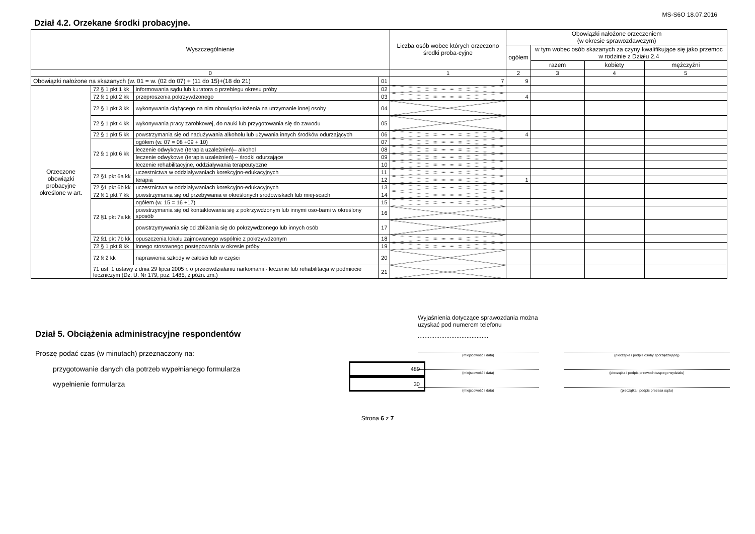MS-S6O 18.07.2016
Dział 4.2. Orzekane środki probacyjne.
| Wyszczególnienie | | | | Liczba osób wobec których orzeczono środki proba-cyjne | Obowiązki nałożone orzeczeniem (w okresie sprawozdawczym) | | | |
| --- | --- | --- | --- | --- | --- | --- | --- | --- |
| | | | | | ogółem | w tym wobec osób skazanych za czyny kwalifikujące się jako przemoc w rodzinie z Działu 2.4 | | |
| | | | | | | razem | kobiety | mężczyźni |
| 0 | | | | 1 | 2 | 3 | 4 | 5 |
| Obowiązki nałożone na skazanych (w. 01 = w. (02 do 07) + (11 do 15)+(18 do 21) | | | 01 | 7 | 9 | | | |
| Orzeczone obowiązki probacyjne określone w art. | 72 § 1 pkt 1 kk | informowania sądu lub kuratora o przebiegu okresu próby | 02 | | | | | |
| | 72 § 1 pkt 2 kk | przeproszenia pokrzywdzonego | 03 | | 4 | | | |
| | 72 § 1 pkt 3 kk | wykonywania ciążącego na nim obowiązku łożenia na utrzymanie innej osoby | 04 | | | | | |
| | 72 § 1 pkt 4 kk | wykonywania pracy zarobkowej, do nauki lub przygotowania się do zawodu | 05 | | | | | |
| | 72 § 1 pkt 5 kk | powstrzymania się od nadużywania alkoholu lub używania innych środków odurzających | 06 | | 4 | | | |
| | 72 § 1 pkt 6 kk | ogółem (w. 07 = 08 +09 + 10) | 07 | | | | | |
| | | leczenie odwykowe (terapia uzależnień)– alkohol | 08 | | | | | |
| | | leczenie odwykowe (terapia uzależnień) – środki odurzające | 09 | | | | | |
| | | leczenie rehabilitacyjne, oddziaływania terapeutyczne | 10 | | | | | |
| | 72 §1 pkt 6a kk | uczestnictwa w oddziaływaniach korekcyjno-edukacyjnych | 11 | | | | | |
| | | terapia | 12 | | 1 | | | |
| | 72 §1 pkt 6b kk | uczestnictwa w oddziaływaniach korekcyjno-edukacyjnych | 13 | | | | | |
| | 72 § 1 pkt 7 kk | powstrzymania się od przebywania w określonych środowiskach lub miej-scach | 14 | | | | | |
| | 72 §1 pkt 7a kk | ogółem (w. 15 = 16 +17) | 15 | | | | | |
| | | powstrzymania się od kontaktowania się z pokrzywdzonym lub innymi oso-bami w określony sposób | 16 | | | | | |
| | | powstrzymywania się od zbliżania się do pokrzywdzonego lub innych osób | 17 | | | | | |
| | 72 §1 pkt 7b kk | opuszczenia lokalu zajmowanego wspólnie z pokrzywdzonym | 18 | | | | | |
| | 72 § 1 pkt 8 kk | innego stosownego postępowania w okresie próby | 19 | | | | | |
| | 72 § 2 kk | naprawienia szkody w całości lub w części | 20 | | | | | |
| | 71 ust. 1 ustawy z dnia 29 lipca 2005 r. o przeciwdziałaniu narkomanii - leczenie lub rehabilitacja w podmiocie leczniczym (Dz. U. Nr 179, poz. 1485, z późn. zm.) | | 21 | | | | | |
Dział 5. Obciążenia administracyjne respondentów
Proszę podać czas (w minutach) przeznaczony na:
przygotowanie danych dla potrzeb wypełnianego formularza 480
wypełnienie formularza 30
Wyjaśnienia dotyczące sprawozdania można
uzyskać pod numerem telefonu
..........................................
(miejscowość i data) (pieczątka i podpis osoby sporządzającej)
(miejscowość i data) (pieczątka i podpis przewodniczącego wydziału)
(miejscowość i data) (pieczątka i podpis prezesa sądu)
Strona 6 z 7